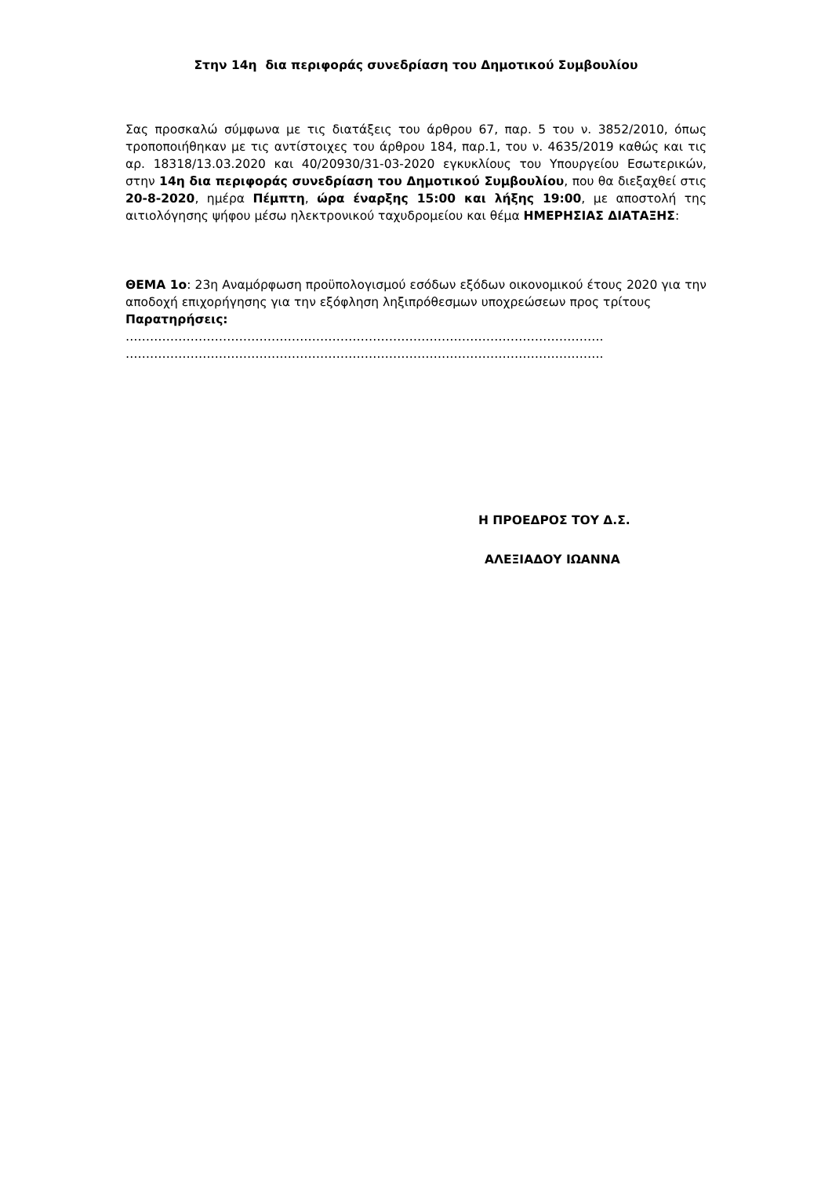Στην 14η δια περιφοράς συνεδρίαση του Δημοτικού Συμβουλίου
Σας προσκαλώ σύμφωνα με τις διατάξεις του άρθρου 67, παρ. 5 του ν. 3852/2010, όπως τροποποιήθηκαν με τις αντίστοιχες του άρθρου 184, παρ.1, του ν. 4635/2019 καθώς και τις αρ. 18318/13.03.2020 και 40/20930/31-03-2020 εγκυκλίους του Υπουργείου Εσωτερικών, στην 14η δια περιφοράς συνεδρίαση του Δημοτικού Συμβουλίου, που θα διεξαχθεί στις 20-8-2020, ημέρα Πέμπτη, ώρα έναρξης 15:00 και λήξης 19:00, με αποστολή της αιτιολόγησης ψήφου μέσω ηλεκτρονικού ταχυδρομείου και θέμα ΗΜΕΡΗΣΙΑΣ ΔΙΑΤΑΞΗΣ:
ΘΕΜΑ 1ο: 23η Αναμόρφωση προϋπολογισμού εσόδων εξόδων οικονομικού έτους 2020 για την αποδοχή επιχορήγησης για την εξόφληση ληξιπρόθεσμων υποχρεώσεων προς τρίτους
Παρατηρήσεις:
……………………………………………………………………………………………………….
……………………………………………………………………………………………………….
Η ΠΡΟΕΔΡΟΣ ΤΟΥ Δ.Σ.
ΑΛΕΞΙΑΔΟΥ ΙΩΑΝΝΑ